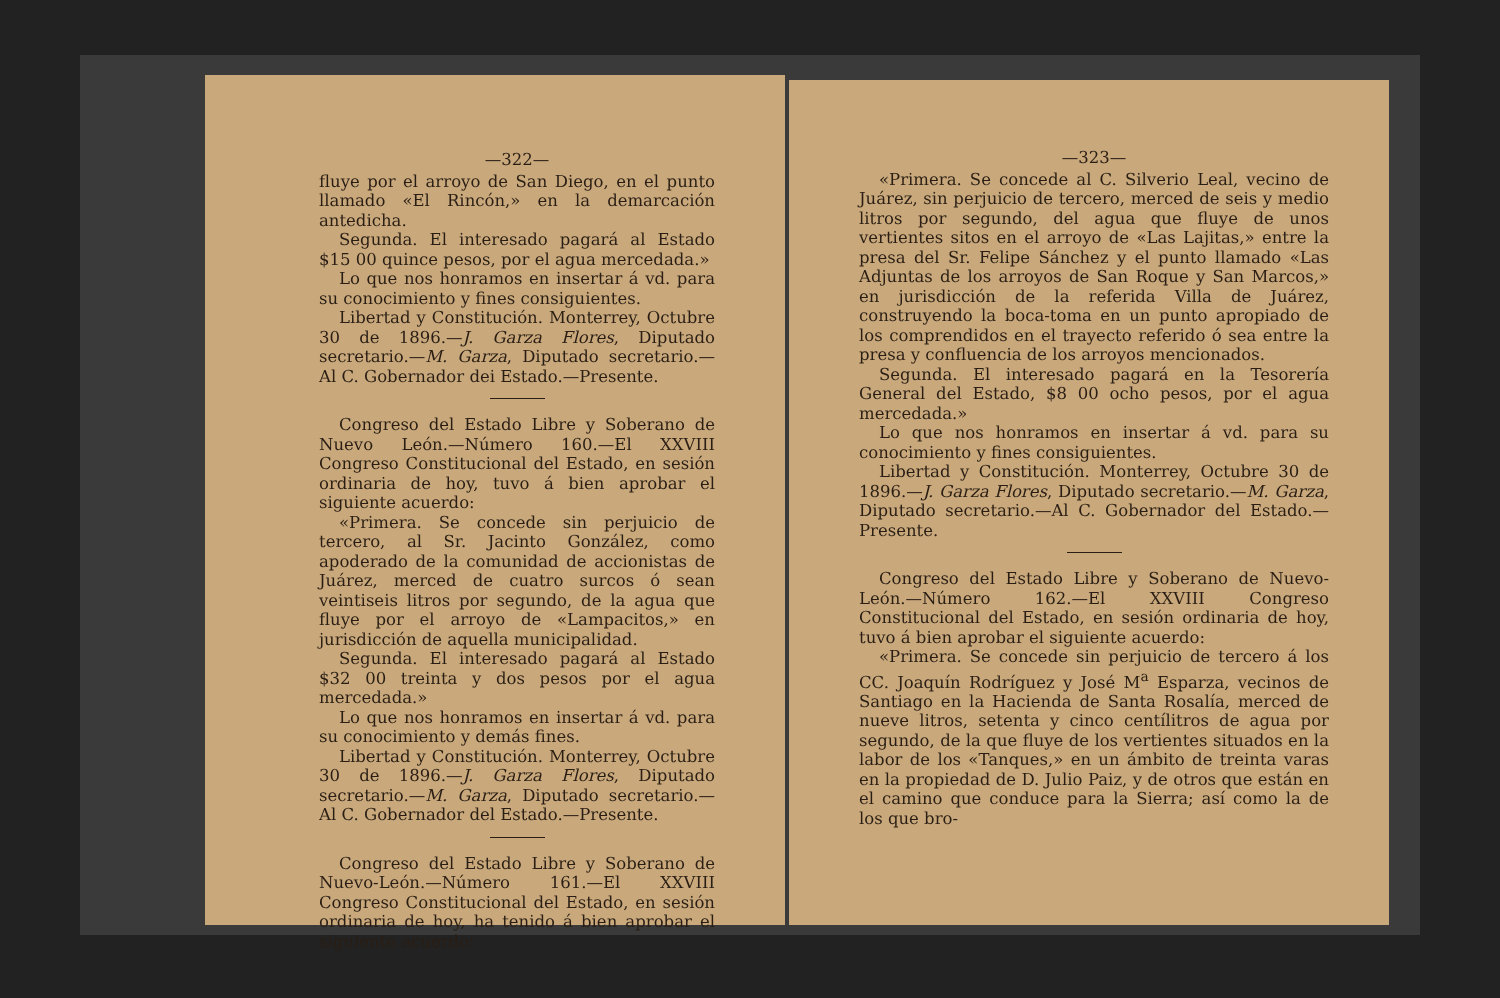—322—
fluye por el arroyo de San Diego, en el punto llamado «El Rincón,» en la demarcación antedicha.
Segunda. El interesado pagará al Estado $15 00 quince pesos, por el agua mercedada.»
Lo que nos honramos en insertar á vd. para su conocimiento y fines consiguientes.
Libertad y Constitución. Monterrey, Octubre 30 de 1896.—J. Garza Flores, Diputado secretario.—M. Garza, Diputado secretario.—Al C. Gobernador dei Estado.—Presente.
Congreso del Estado Libre y Soberano de Nuevo León.—Número 160.—El XXVIII Congreso Constitucional del Estado, en sesión ordinaria de hoy, tuvo á bien aprobar el siguiente acuerdo:
«Primera. Se concede sin perjuicio de tercero, al Sr. Jacinto González, como apoderado de la comunidad de accionistas de Juárez, merced de cuatro surcos ó sean veintiseis litros por segundo, de la agua que fluye por el arroyo de «Lampacitos,» en jurisdicción de aquella municipalidad.
Segunda. El interesado pagará al Estado $32 00 treinta y dos pesos por el agua mercedada.»
Lo que nos honramos en insertar á vd. para su conocimiento y demás fines.
Libertad y Constitución. Monterrey, Octubre 30 de 1896.—J. Garza Flores, Diputado secretario.—M. Garza, Diputado secretario.—Al C. Gobernador del Estado.—Presente.
Congreso del Estado Libre y Soberano de Nuevo-León.—Número 161.—El XXVIII Congreso Constitucional del Estado, en sesión ordinaria de hoy, ha tenido á bien aprobar el siguiente acuerdo:
—323—
«Primera. Se concede al C. Silverio Leal, vecino de Juárez, sin perjuicio de tercero, merced de seis y medio litros por segundo, del agua que fluye de unos vertientes sitos en el arroyo de «Las Lajitas,» entre la presa del Sr. Felipe Sánchez y el punto llamado «Las Adjuntas de los arroyos de San Roque y San Marcos,» en jurisdicción de la referida Villa de Juárez, construyendo la boca-toma en un punto apropiado de los comprendidos en el trayecto referido ó sea entre la presa y confluencia de los arroyos mencionados.
Segunda. El interesado pagará en la Tesorería General del Estado, $8 00 ocho pesos, por el agua mercedada.»
Lo que nos honramos en insertar á vd. para su conocimiento y fines consiguientes.
Libertad y Constitución. Monterrey, Octubre 30 de 1896.—J. Garza Flores, Diputado secretario.—M. Garza, Diputado secretario.—Al C. Gobernador del Estado.—Presente.
Congreso del Estado Libre y Soberano de Nuevo-León.—Número 162.—El XXVIII Congreso Constitucional del Estado, en sesión ordinaria de hoy, tuvo á bien aprobar el siguiente acuerdo:
«Primera. Se concede sin perjuicio de tercero á los CC. Joaquín Rodríguez y José M<sup>a</sup> Esparza, vecinos de Santiago en la Hacienda de Santa Rosalía, merced de nueve litros, setenta y cinco centílitros de agua por segundo, de la que fluye de los vertientes situados en la labor de los «Tanques,» en un ámbito de treinta varas en la propiedad de D. Julio Paiz, y de otros que están en el camino que conduce para la Sierra; así como la de los que bro-